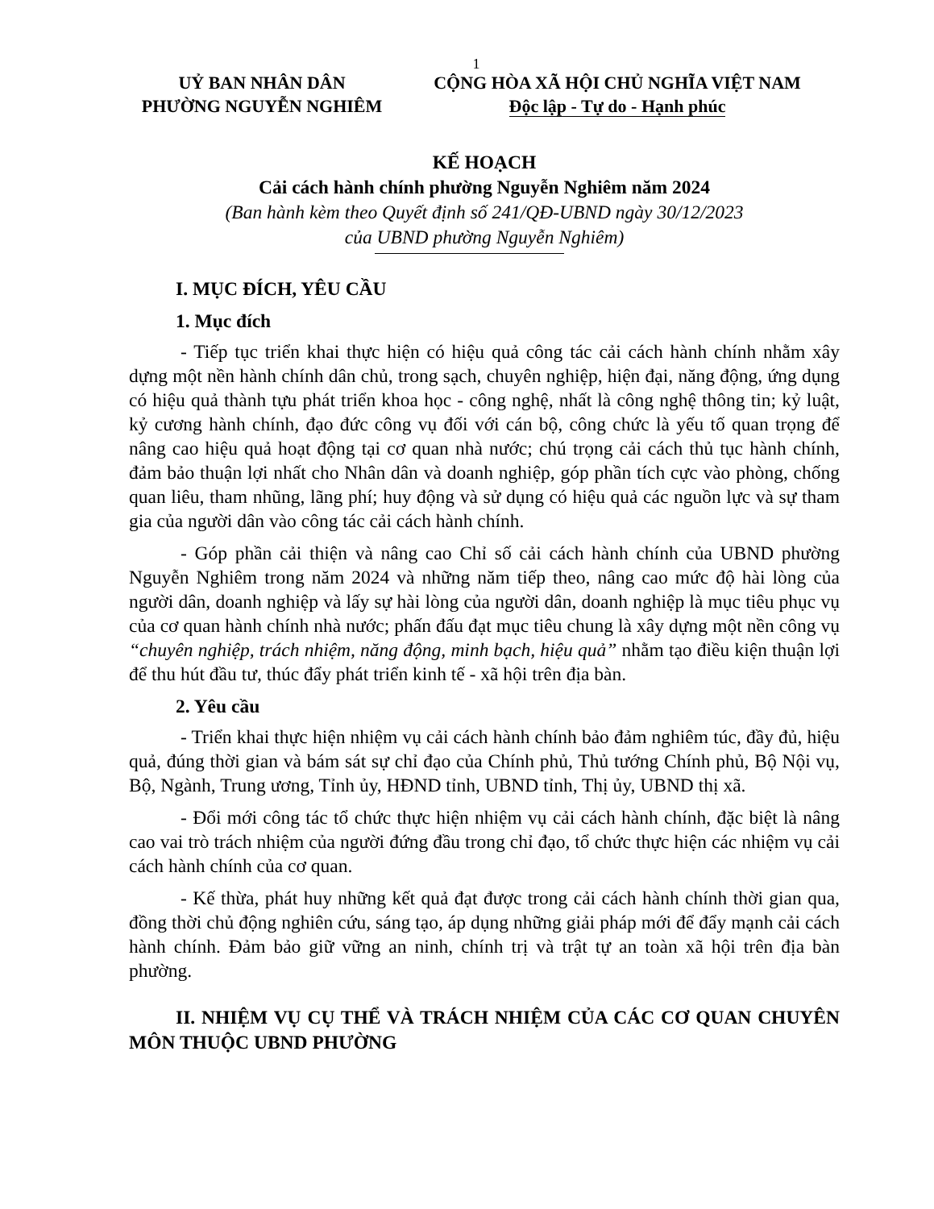1
UỶ BAN NHÂN DÂN
PHƯỜNG NGUYỄN NGHIÊM
CỘNG HÒA XÃ HỘI CHỦ NGHĨA VIỆT NAM
Độc lập - Tự do - Hạnh phúc
KẾ HOẠCH
Cải cách hành chính phường Nguyễn Nghiêm năm 2024
(Ban hành kèm theo Quyết định số 241/QĐ-UBND ngày 30/12/2023
của UBND phường Nguyễn Nghiêm)
I. MỤC ĐÍCH, YÊU CẦU
1. Mục đích
- Tiếp tục triển khai thực hiện có hiệu quả công tác cải cách hành chính nhằm xây dựng một nền hành chính dân chủ, trong sạch, chuyên nghiệp, hiện đại, năng động, ứng dụng có hiệu quả thành tựu phát triển khoa học - công nghệ, nhất là công nghệ thông tin; kỷ luật, kỷ cương hành chính, đạo đức công vụ đối với cán bộ, công chức là yếu tố quan trọng để nâng cao hiệu quả hoạt động tại cơ quan nhà nước; chú trọng cải cách thủ tục hành chính, đảm bảo thuận lợi nhất cho Nhân dân và doanh nghiệp, góp phần tích cực vào phòng, chống quan liêu, tham nhũng, lãng phí; huy động và sử dụng có hiệu quả các nguồn lực và sự tham gia của người dân vào công tác cải cách hành chính.
- Góp phần cải thiện và nâng cao Chỉ số cải cách hành chính của UBND phường Nguyễn Nghiêm trong năm 2024 và những năm tiếp theo, nâng cao mức độ hài lòng của người dân, doanh nghiệp và lấy sự hài lòng của người dân, doanh nghiệp là mục tiêu phục vụ của cơ quan hành chính nhà nước; phấn đấu đạt mục tiêu chung là xây dựng một nền công vụ “chuyên nghiệp, trách nhiệm, năng động, minh bạch, hiệu quả” nhằm tạo điều kiện thuận lợi để thu hút đầu tư, thúc đẩy phát triển kinh tế - xã hội trên địa bàn.
2. Yêu cầu
- Triển khai thực hiện nhiệm vụ cải cách hành chính bảo đảm nghiêm túc, đầy đủ, hiệu quả, đúng thời gian và bám sát sự chỉ đạo của Chính phủ, Thủ tướng Chính phủ, Bộ Nội vụ, Bộ, Ngành, Trung ương, Tỉnh ủy, HĐND tỉnh, UBND tỉnh, Thị ủy, UBND thị xã.
- Đổi mới công tác tổ chức thực hiện nhiệm vụ cải cách hành chính, đặc biệt là nâng cao vai trò trách nhiệm của người đứng đầu trong chỉ đạo, tổ chức thực hiện các nhiệm vụ cải cách hành chính của cơ quan.
- Kế thừa, phát huy những kết quả đạt được trong cải cách hành chính thời gian qua, đồng thời chủ động nghiên cứu, sáng tạo, áp dụng những giải pháp mới để đẩy mạnh cải cách hành chính. Đảm bảo giữ vững an ninh, chính trị và trật tự an toàn xã hội trên địa bàn phường.
II. NHIỆM VỤ CỤ THỂ VÀ TRÁCH NHIỆM CỦA CÁC CƠ QUAN CHUYÊN MÔN THUỘC UBND PHƯỜNG